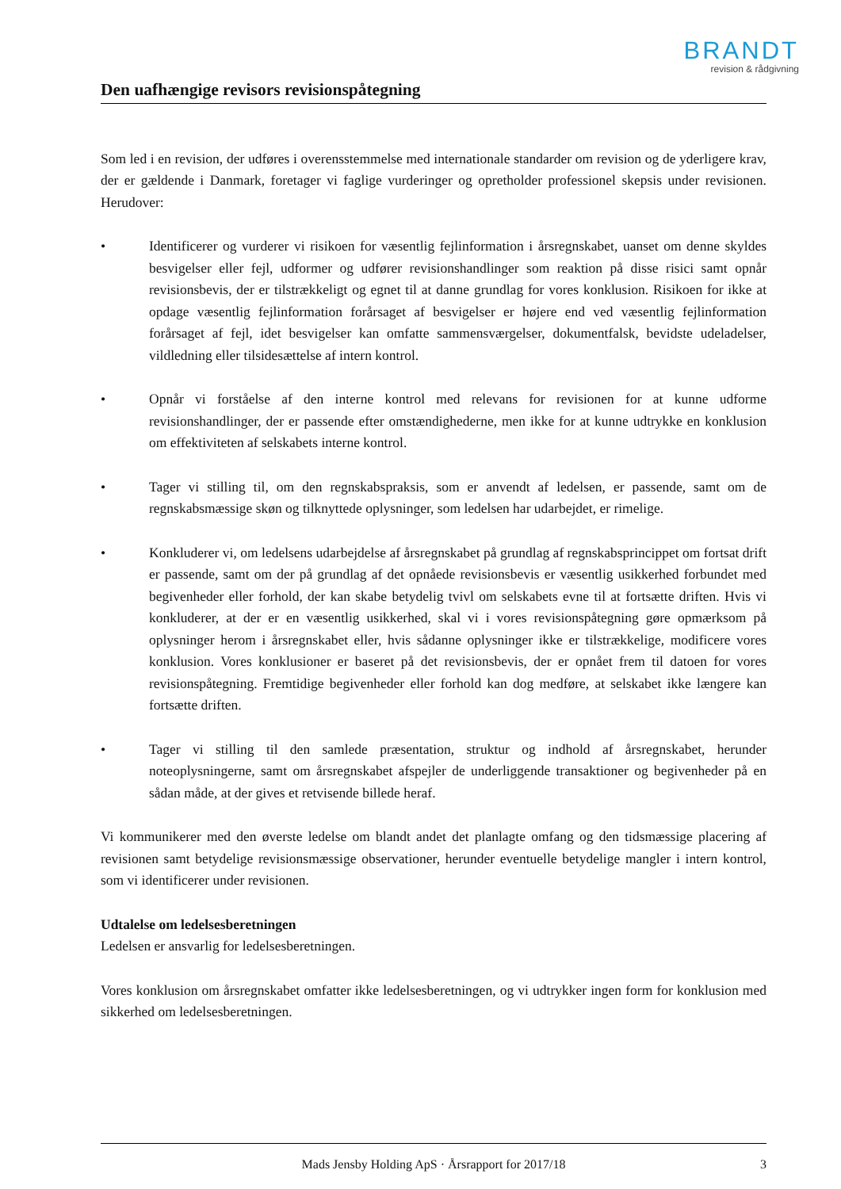BRANDT
revision & rådgivning
Den uafhængige revisors revisionspåtegning
Som led i en revision, der udføres i overensstemmelse med internationale standarder om revision og de yderligere krav, der er gældende i Danmark, foretager vi faglige vurderinger og opretholder professionel skepsis under revisionen. Herudover:
• Identificerer og vurderer vi risikoen for væsentlig fejlinformation i årsregnskabet, uanset om denne skyldes besvigelser eller fejl, udformer og udfører revisionshandlinger som reaktion på disse risici samt opnår revisionsbevis, der er tilstrækkeligt og egnet til at danne grundlag for vores konklusion. Risikoen for ikke at opdage væsentlig fejlinformation forårsaget af besvigelser er højere end ved væsentlig fejlinformation forårsaget af fejl, idet besvigelser kan omfatte sammensværgelser, dokumentfalsk, bevidste udeladelser, vildledning eller tilsidesættelse af intern kontrol.
• Opnår vi forståelse af den interne kontrol med relevans for revisionen for at kunne udforme revisionshandlinger, der er passende efter omstændighederne, men ikke for at kunne udtrykke en konklusion om effektiviteten af selskabets interne kontrol.
• Tager vi stilling til, om den regnskabspraksis, som er anvendt af ledelsen, er passende, samt om de regnskabsmæssige skøn og tilknyttede oplysninger, som ledelsen har udarbejdet, er rimelige.
• Konkluderer vi, om ledelsens udarbejdelse af årsregnskabet på grundlag af regnskabsprincippet om fortsat drift er passende, samt om der på grundlag af det opnåede revisionsbevis er væsentlig usikkerhed forbundet med begivenheder eller forhold, der kan skabe betydelig tvivl om selskabets evne til at fortsætte driften. Hvis vi konkluderer, at der er en væsentlig usikkerhed, skal vi i vores revisionspåtegning gøre opmærksom på oplysninger herom i årsregnskabet eller, hvis sådanne oplysninger ikke er tilstrækkelige, modificere vores konklusion. Vores konklusioner er baseret på det revisionsbevis, der er opnået frem til datoen for vores revisionspåtegning. Fremtidige begivenheder eller forhold kan dog medføre, at selskabet ikke længere kan fortsætte driften.
• Tager vi stilling til den samlede præsentation, struktur og indhold af årsregnskabet, herunder noteoplysningerne, samt om årsregnskabet afspejler de underliggende transaktioner og begivenheder på en sådan måde, at der gives et retvisende billede heraf.
Vi kommunikerer med den øverste ledelse om blandt andet det planlagte omfang og den tidsmæssige placering af revisionen samt betydelige revisionsmæssige observationer, herunder eventuelle betydelige mangler i intern kontrol, som vi identificerer under revisionen.
Udtalelse om ledelsesberetningen
Ledelsen er ansvarlig for ledelsesberetningen.
Vores konklusion om årsregnskabet omfatter ikke ledelsesberetningen, og vi udtrykker ingen form for konklusion med sikkerhed om ledelsesberetningen.
Mads Jensby Holding ApS · Årsrapport for 2017/18 3